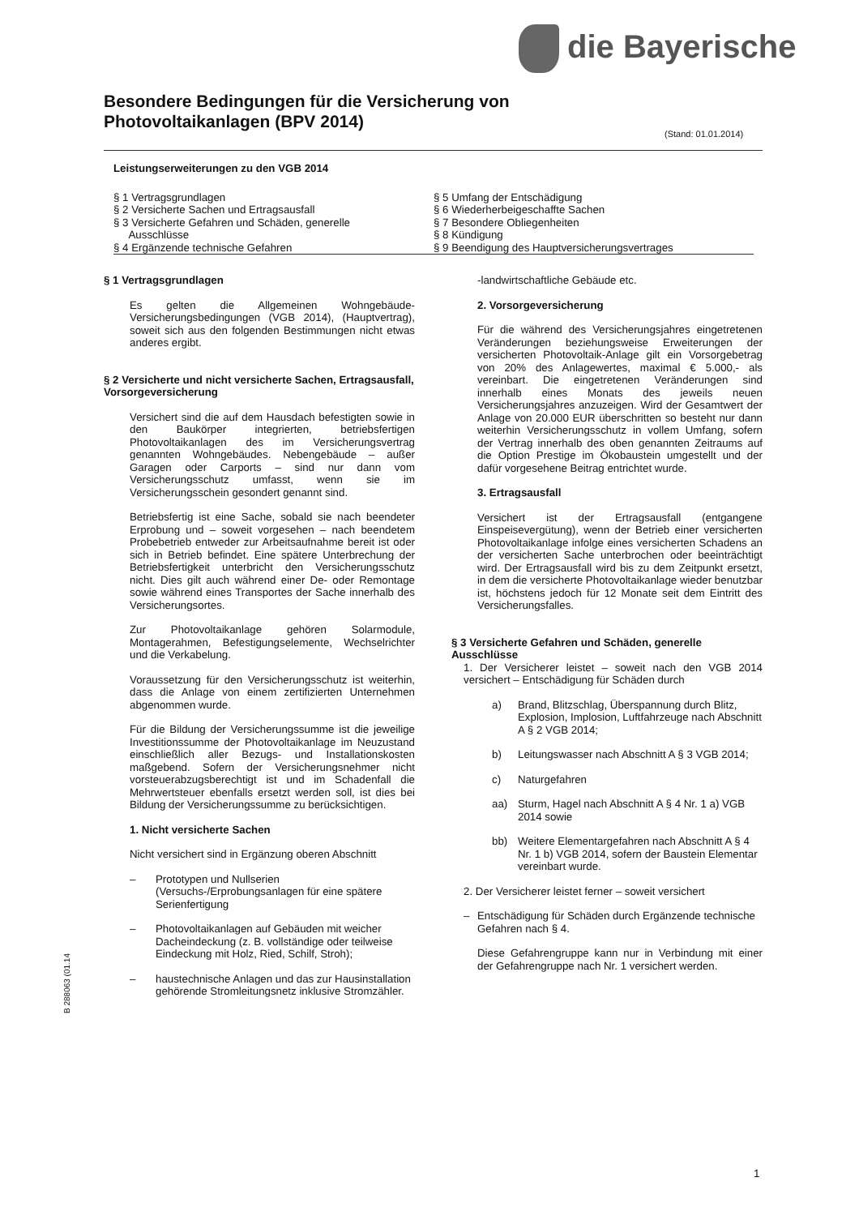die Bayerische
Besondere Bedingungen für die Versicherung von
Photovoltaikanlagen (BPV 2014)
(Stand: 01.01.2014)
Leistungserweiterungen zu den VGB 2014
§ 1 Vertragsgrundlagen
§ 2 Versicherte Sachen und Ertragsausfall
§ 3 Versicherte Gefahren und Schäden, generelle
Ausschlüsse
§ 4 Ergänzende technische Gefahren
§ 5 Umfang der Entschädigung
§ 6 Wiederherbeigeschaffte Sachen
§ 7 Besondere Obliegenheiten
§ 8 Kündigung
§ 9 Beendigung des Hauptversicherungsvertrages
§ 1 Vertragsgrundlagen
Es gelten die Allgemeinen Wohngebäude-Versicherungsbedingungen (VGB 2014), (Hauptvertrag), soweit sich aus den folgenden Bestimmungen nicht etwas anderes ergibt.
§ 2 Versicherte und nicht versicherte Sachen, Ertragsausfall, Vorsorgeversicherung
Versichert sind die auf dem Hausdach befestigten sowie in den Baukörper integrierten, betriebsfertigen Photovoltaikanlagen des im Versicherungsvertrag genannten Wohngebäudes. Nebengebäude – außer Garagen oder Carports – sind nur dann vom Versicherungsschutz umfasst, wenn sie im Versicherungsschein gesondert genannt sind.
Betriebsfertig ist eine Sache, sobald sie nach beendeter Erprobung und – soweit vorgesehen – nach beendetem Probebetrieb entweder zur Arbeitsaufnahme bereit ist oder sich in Betrieb befindet. Eine spätere Unterbrechung der Betriebsfertigkeit unterbricht den Versicherungsschutz nicht. Dies gilt auch während einer De- oder Remontage sowie während eines Transportes der Sache innerhalb des Versicherungsortes.
Zur Photovoltaikanlage gehören Solarmodule, Montagerahmen, Befestigungselemente, Wechselrichter und die Verkabelung.
Voraussetzung für den Versicherungsschutz ist weiterhin, dass die Anlage von einem zertifizierten Unternehmen abgenommen wurde.
Für die Bildung der Versicherungssumme ist die jeweilige Investitionssumme der Photovoltaikanlage im Neuzustand einschließlich aller Bezugs- und Installationskosten maßgebend. Sofern der Versicherungsnehmer nicht vorsteuerabzugsberechtigt ist und im Schadenfall die Mehrwertsteuer ebenfalls ersetzt werden soll, ist dies bei Bildung der Versicherungssumme zu berücksichtigen.
1. Nicht versicherte Sachen
Nicht versichert sind in Ergänzung oberen Abschnitt
– Prototypen und Nullserien (Versuchs-/Erprobungsanlagen für eine spätere Serienfertigung
– Photovoltaikanlagen auf Gebäuden mit weicher Dacheindeckung (z. B. vollständige oder teilweise Eindeckung mit Holz, Ried, Schilf, Stroh);
– haustechnische Anlagen und das zur Hausinstallation gehörende Stromleitungsnetz inklusive Stromzähler.
-landwirtschaftliche Gebäude etc.
2. Vorsorgeversicherung
Für die während des Versicherungsjahres eingetretenen Veränderungen beziehungsweise Erweiterungen der versicherten Photovoltaik-Anlage gilt ein Vorsorgebetrag von 20% des Anlagewertes, maximal € 5.000,- als vereinbart. Die eingetretenen Veränderungen sind innerhalb eines Monats des jeweils neuen Versicherungsjahres anzuzeigen. Wird der Gesamtwert der Anlage von 20.000 EUR überschritten so besteht nur dann weiterhin Versicherungsschutz in vollem Umfang, sofern der Vertrag innerhalb des oben genannten Zeitraums auf die Option Prestige im Ökobaustein umgestellt und der dafür vorgesehene Beitrag entrichtet wurde.
3. Ertragsausfall
Versichert ist der Ertragsausfall (entgangene Einspeisevergütung), wenn der Betrieb einer versicherten Photovoltaikanlage infolge eines versicherten Schadens an der versicherten Sache unterbrochen oder beeinträchtigt wird. Der Ertragsausfall wird bis zu dem Zeitpunkt ersetzt, in dem die versicherte Photovoltaikanlage wieder benutzbar ist, höchstens jedoch für 12 Monate seit dem Eintritt des Versicherungsfalles.
§ 3 Versicherte Gefahren und Schäden, generelle Ausschlüsse
1. Der Versicherer leistet – soweit nach den VGB 2014 versichert – Entschädigung für Schäden durch
a) Brand, Blitzschlag, Überspannung durch Blitz, Explosion, Implosion, Luftfahrzeuge nach Abschnitt A § 2 VGB 2014;
b) Leitungswasser nach Abschnitt A § 3 VGB 2014;
c) Naturgefahren
aa) Sturm, Hagel nach Abschnitt A § 4 Nr. 1 a) VGB 2014 sowie
bb) Weitere Elementargefahren nach Abschnitt A § 4 Nr. 1 b) VGB 2014, sofern der Baustein Elementar vereinbart wurde.
2. Der Versicherer leistet ferner – soweit versichert
– Entschädigung für Schäden durch Ergänzende technische Gefahren nach § 4.
Diese Gefahrengruppe kann nur in Verbindung mit einer der Gefahrengruppe nach Nr. 1 versichert werden.
B 288063 (01.14
1